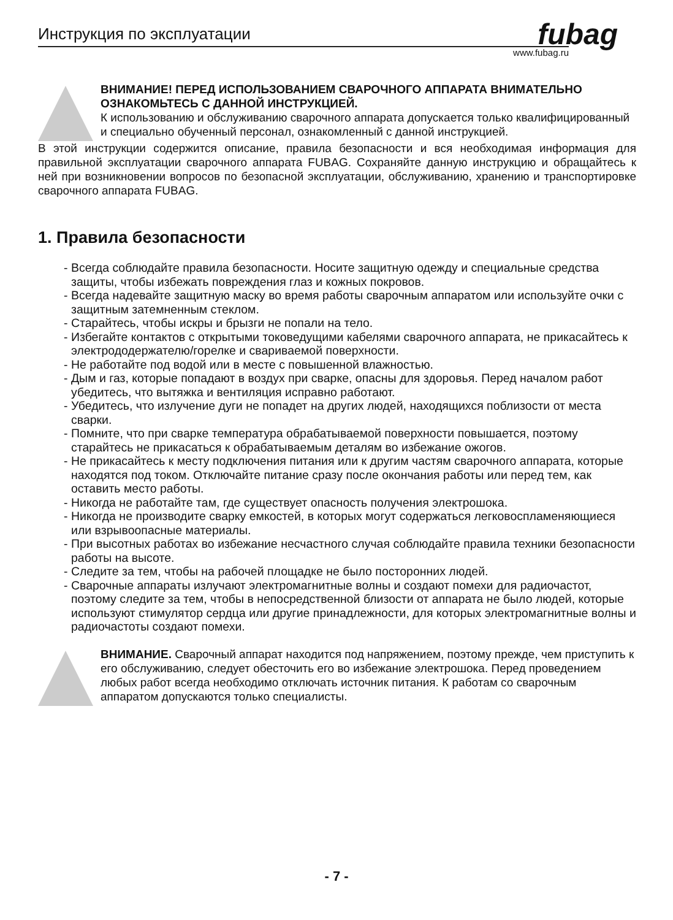fubag
Инструкция по эксплуатации
www.fubag.ru
ВНИМАНИЕ! ПЕРЕД ИСПОЛЬЗОВАНИЕМ СВАРОЧНОГО АППАРАТА ВНИМАТЕЛЬНО ОЗНАКОМЬТЕСЬ С ДАННОЙ ИНСТРУКЦИЕЙ.
К использованию и обслуживанию сварочного аппарата допускается только квалифицированный и специально обученный персонал, ознакомленный с данной инструкцией.
В этой инструкции содержится описание, правила безопасности и вся необходимая информация для правильной эксплуатации сварочного аппарата FUBAG. Сохраняйте данную инструкцию и обращайтесь к ней при возникновении вопросов по безопасной эксплуатации, обслуживанию, хранению и транспортировке сварочного аппарата FUBAG.
1. Правила безопасности
- Всегда соблюдайте правила безопасности. Носите защитную одежду и специальные средства защиты, чтобы избежать повреждения глаз и кожных покровов.
- Всегда надевайте защитную маску во время работы сварочным аппаратом или используйте очки с защитным затемненным стеклом.
- Старайтесь, чтобы искры и брызги не попали на тело.
- Избегайте контактов с открытыми токоведущими кабелями сварочного аппарата, не прикасайтесь к электрододержателю/горелке и свариваемой поверхности.
- Не работайте под водой или в месте с повышенной влажностью.
- Дым и газ, которые попадают в воздух при сварке, опасны для здоровья. Перед началом работ убедитесь, что вытяжка и вентиляция исправно работают.
- Убедитесь, что излучение дуги не попадет на других людей, находящихся поблизости от места сварки.
- Помните, что при сварке температура обрабатываемой поверхности повышается, поэтому старайтесь не прикасаться к обрабатываемым деталям во избежание ожогов.
- Не прикасайтесь к месту подключения питания или к другим частям сварочного аппарата, которые находятся под током. Отключайте питание сразу после окончания работы или перед тем, как оставить место работы.
- Никогда не работайте там, где существует опасность получения электрошока.
- Никогда не производите сварку емкостей, в которых могут содержаться легковоспламеняющиеся или взрывоопасные материалы.
- При высотных работах во избежание несчастного случая соблюдайте правила техники безопасности работы на высоте.
- Следите за тем, чтобы на рабочей площадке не было посторонних людей.
- Сварочные аппараты излучают электромагнитные волны и создают помехи для радиочастот, поэтому следите за тем, чтобы в непосредственной близости от аппарата не было людей, которые используют стимулятор сердца или другие принадлежности, для которых электромагнитные волны и радиочастоты создают помехи.
ВНИМАНИЕ. Сварочный аппарат находится под напряжением, поэтому прежде, чем приступить к его обслуживанию, следует обесточить его во избежание электрошока. Перед проведением любых работ всегда необходимо отключать источник питания. К работам со сварочным аппаратом допускаются только специалисты.
- 7 -